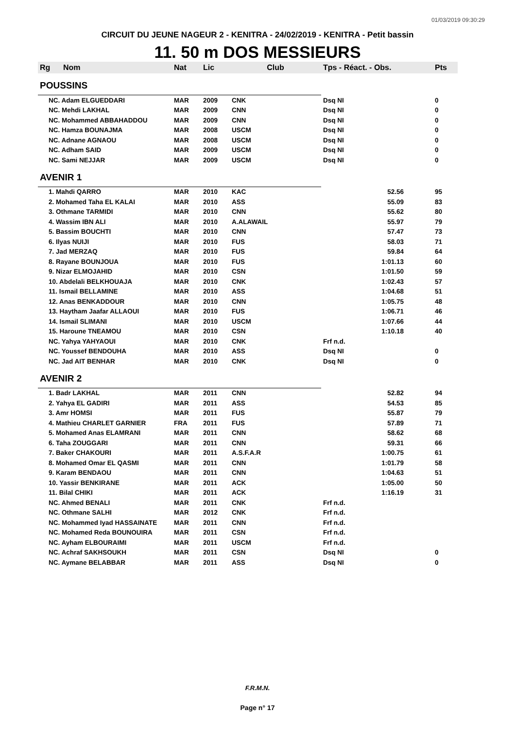01/03/2019 09:30:29
CIRCUIT DU JEUNE NAGEUR 2 - KENITRA - 24/02/2019 - KENITRA - Petit bassin
11. 50 m DOS MESSIEURS
| Rg | Nom | Nat | Lic | Club | Tps - Réact. - Obs. | Pts |
| --- | --- | --- | --- | --- | --- | --- |
| POUSSINS | | | | | | |
| NC. Adam ELGUEDDARI | | MAR | 2009 | CNK | Dsq NI | 0 |
| NC. Mehdi LAKHAL | | MAR | 2009 | CNN | Dsq NI | 0 |
| NC. Mohammed ABBAHADDOU | | MAR | 2009 | CNN | Dsq NI | 0 |
| NC. Hamza BOUNAJMA | | MAR | 2008 | USCM | Dsq NI | 0 |
| NC. Adnane AGNAOU | | MAR | 2008 | USCM | Dsq NI | 0 |
| NC. Adham SAID | | MAR | 2009 | USCM | Dsq NI | 0 |
| NC. Sami NEJJAR | | MAR | 2009 | USCM | Dsq NI | 0 |
| AVENIR 1 | | | | | | |
| 1. Mahdi QARRO | | MAR | 2010 | KAC | 52.56 | 95 |
| 2. Mohamed Taha EL KALAI | | MAR | 2010 | ASS | 55.09 | 83 |
| 3. Othmane TARMIDI | | MAR | 2010 | CNN | 55.62 | 80 |
| 4. Wassim IBN ALI | | MAR | 2010 | A.ALAWAIL | 55.97 | 79 |
| 5. Bassim BOUCHTI | | MAR | 2010 | CNN | 57.47 | 73 |
| 6. Ilyas NUIJI | | MAR | 2010 | FUS | 58.03 | 71 |
| 7. Jad MERZAQ | | MAR | 2010 | FUS | 59.84 | 64 |
| 8. Rayane BOUNJOUA | | MAR | 2010 | FUS | 1:01.13 | 60 |
| 9. Nizar ELMOJAHID | | MAR | 2010 | CSN | 1:01.50 | 59 |
| 10. Abdelali BELKHOUAJA | | MAR | 2010 | CNK | 1:02.43 | 57 |
| 11. Ismail BELLAMINE | | MAR | 2010 | ASS | 1:04.68 | 51 |
| 12. Anas BENKADDOUR | | MAR | 2010 | CNN | 1:05.75 | 48 |
| 13. Haytham Jaafar ALLAOUI | | MAR | 2010 | FUS | 1:06.71 | 46 |
| 14. Ismail SLIMANI | | MAR | 2010 | USCM | 1:07.66 | 44 |
| 15. Haroune TNEAMOU | | MAR | 2010 | CSN | 1:10.18 | 40 |
| NC. Yahya YAHYAOUI | | MAR | 2010 | CNK | Frf n.d. | |
| NC. Youssef BENDOUHA | | MAR | 2010 | ASS | Dsq NI | 0 |
| NC. Jad AIT BENHAR | | MAR | 2010 | CNK | Dsq NI | 0 |
| AVENIR 2 | | | | | | |
| 1. Badr LAKHAL | | MAR | 2011 | CNN | 52.82 | 94 |
| 2. Yahya EL GADIRI | | MAR | 2011 | ASS | 54.53 | 85 |
| 3. Amr HOMSI | | MAR | 2011 | FUS | 55.87 | 79 |
| 4. Mathieu CHARLET GARNIER | | FRA | 2011 | FUS | 57.89 | 71 |
| 5. Mohamed Anas ELAMRANI | | MAR | 2011 | CNN | 58.62 | 68 |
| 6. Taha ZOUGGARI | | MAR | 2011 | CNN | 59.31 | 66 |
| 7. Baker CHAKOURI | | MAR | 2011 | A.S.F.A.R | 1:00.75 | 61 |
| 8. Mohamed Omar EL QASMI | | MAR | 2011 | CNN | 1:01.79 | 58 |
| 9. Karam BENDAOU | | MAR | 2011 | CNN | 1:04.63 | 51 |
| 10. Yassir BENKIRANE | | MAR | 2011 | ACK | 1:05.00 | 50 |
| 11. Bilal CHIKI | | MAR | 2011 | ACK | 1:16.19 | 31 |
| NC. Ahmed BENALI | | MAR | 2011 | CNK | Frf n.d. | |
| NC. Othmane SALHI | | MAR | 2012 | CNK | Frf n.d. | |
| NC. Mohammed Iyad HASSAINATE | | MAR | 2011 | CNN | Frf n.d. | |
| NC. Mohamed Reda BOUNOUIRA | | MAR | 2011 | CSN | Frf n.d. | |
| NC. Ayham ELBOURAIMI | | MAR | 2011 | USCM | Frf n.d. | |
| NC. Achraf SAKHSOUKH | | MAR | 2011 | CSN | Dsq NI | 0 |
| NC. Aymane BELABBAR | | MAR | 2011 | ASS | Dsq NI | 0 |
F.R.M.N.
Page n° 17